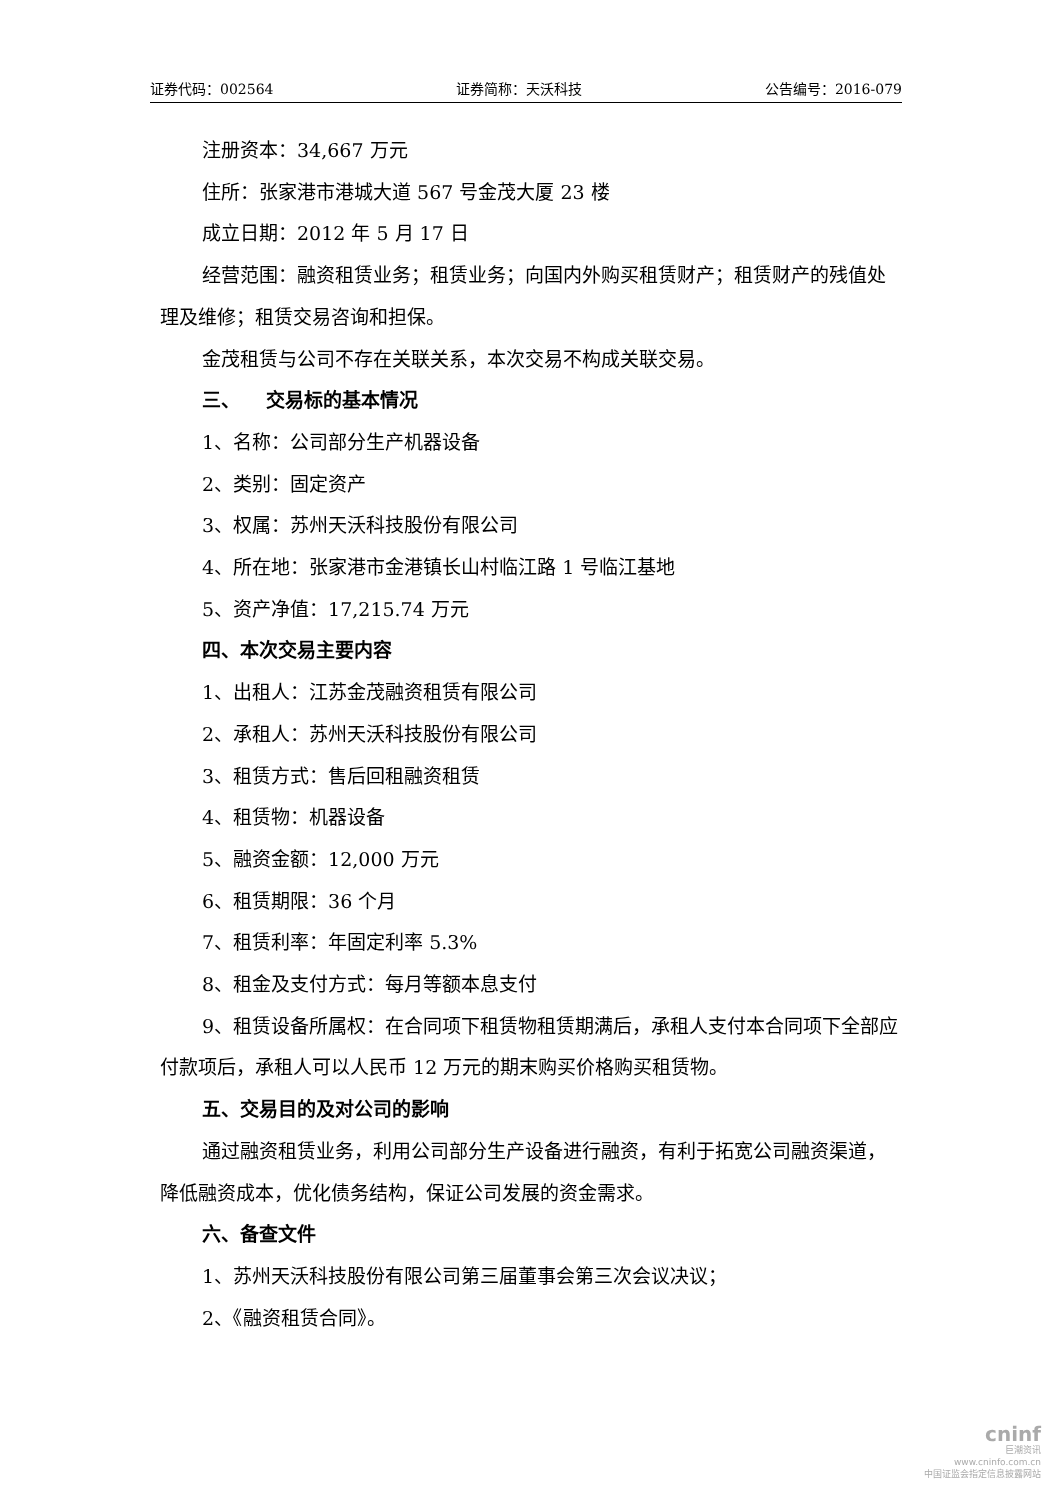证券代码：002564 证券简称：天沃科技 公告编号：2016-079
注册资本：34,667 万元
住所：张家港市港城大道 567 号金茂大厦 23 楼
成立日期：2012 年 5 月 17 日
经营范围：融资租赁业务；租赁业务；向国内外购买租赁财产；租赁财产的残值处理及维修；租赁交易咨询和担保。
金茂租赁与公司不存在关联关系，本次交易不构成关联交易。
三、 交易标的基本情况
1、名称：公司部分生产机器设备
2、类别：固定资产
3、权属：苏州天沃科技股份有限公司
4、所在地：张家港市金港镇长山村临江路 1 号临江基地
5、资产净值：17,215.74 万元
四、本次交易主要内容
1、出租人：江苏金茂融资租赁有限公司
2、承租人：苏州天沃科技股份有限公司
3、租赁方式：售后回租融资租赁
4、租赁物：机器设备
5、融资金额：12,000 万元
6、租赁期限：36 个月
7、租赁利率：年固定利率 5.3%
8、租金及支付方式：每月等额本息支付
9、租赁设备所属权：在合同项下租赁物租赁期满后，承租人支付本合同项下全部应付款项后，承租人可以人民币 12 万元的期末购买价格购买租赁物。
五、交易目的及对公司的影响
通过融资租赁业务，利用公司部分生产设备进行融资，有利于拓宽公司融资渠道，降低融资成本，优化债务结构，保证公司发展的资金需求。
六、备查文件
1、苏州天沃科技股份有限公司第三届董事会第三次会议决议；
2、《融资租赁合同》。
cninf
巨潮资讯
www.cninfo.com.cn
中国证监会指定信息披露网站